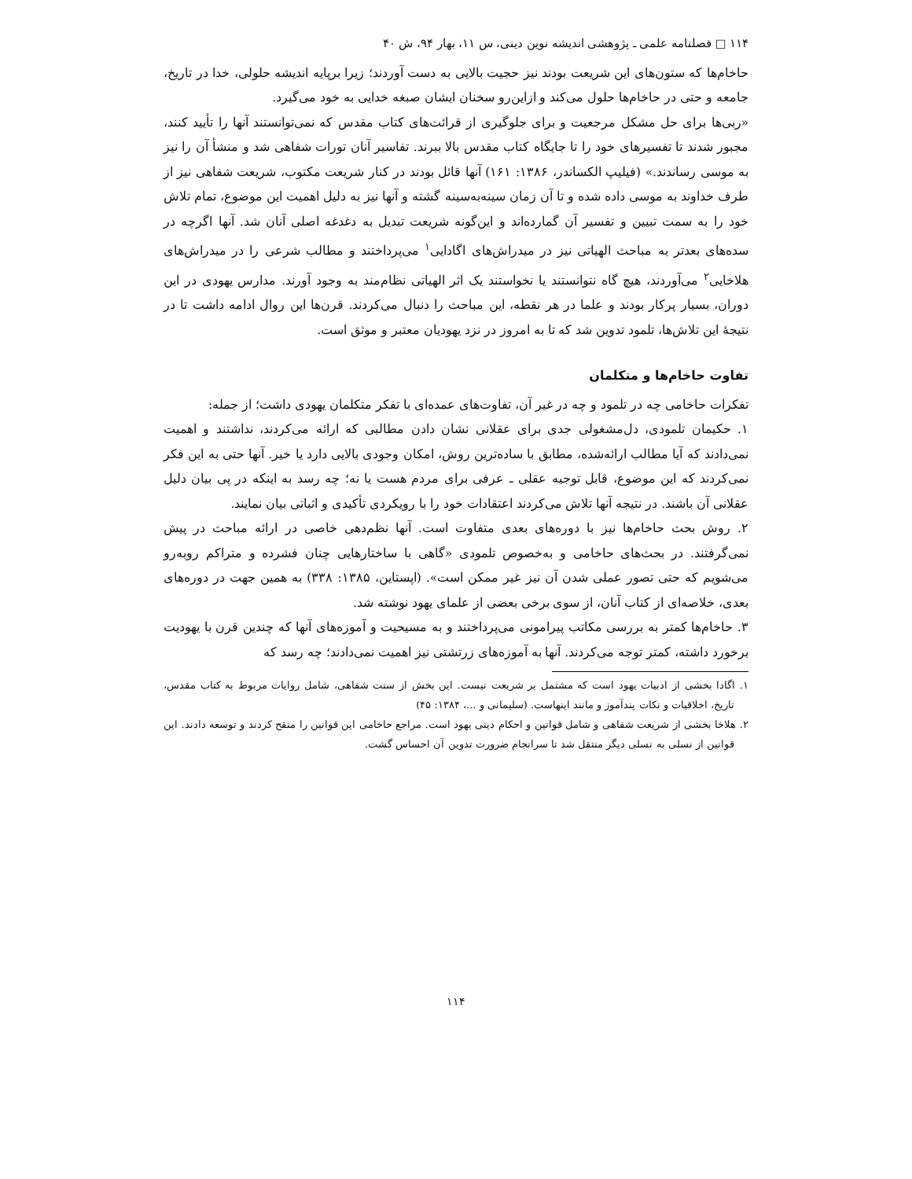۱۱۴ □ فصلنامه علمی ـ پژوهشی اندیشه نوین دینی، س ۱۱، بهار ۹۴، ش ۴۰
حاخام‌ها که ستون‌های این شریعت بودند نیز حجیت بالایی به دست آوردند؛ زیرا برپایه اندیشه حلولی، خدا در تاریخ، جامعه و حتی در حاخام‌ها حلول می‌کند و ازاین‌رو سخنان ایشان صبغه خدایی به خود می‌گیرد.
«ربی‌ها برای حل مشکل مرجعیت و برای جلوگیری از قرائت‌های کتاب مقدس که نمی‌توانستند آنها را تأیید کنند، مجبور شدند تا تفسیرهای خود را تا جایگاه کتاب مقدس بالا ببرند. تفاسیر آنان تورات شفاهی شد و منشأ آن را نیز به موسی رساندند.» (فیلیپ الکساندر، ۱۳۸۶: ۱۶۱) آنها قائل بودند در کنار شریعت مکتوب، شریعت شفاهی نیز از طرف خداوند به موسی داده شده و تا آن زمان سینه‌به‌سینه گشته و آنها نیز به دلیل اهمیت این موضوع، تمام تلاش خود را به سمت تبیین و تفسیر آن گمارده‌اند و این‌گونه شریعت تبدیل به دغدغه اصلی آنان شد. آنها اگرچه در سده‌های بعدتر به مباحث الهیاتی نیز در میدراش‌های اگادایی<sup>۱</sup> می‌پرداختند و مطالب شرعی را در میدراش‌های هلاخایی<sup>۲</sup> می‌آوردند، هیچ گاه نتوانستند یا نخواستند یک اثر الهیاتی نظام‌مند به وجود آورند. مدارس یهودی در این دوران، بسیار پرکار بودند و علما در هر نقطه، این مباحث را دنبال می‌کردند. قرن‌ها این روال ادامه داشت تا در نتیجهٔ این تلاش‌ها، تلمود تدوین شد که تا به امروز در نزد یهودیان معتبر و موثق است.
تفاوت حاخام‌ها و متکلمان
تفکرات حاخامی چه در تلمود و چه در غیر آن، تفاوت‌های عمده‌ای با تفکر متکلمان یهودی داشت؛ از جمله:
۱. حکیمان تلمودی، دل‌مشغولی جدی برای عقلانی نشان دادن مطالبی که ارائه می‌کردند، نداشتند و اهمیت نمی‌دادند که آیا مطالب ارائه‌شده، مطابق با ساده‌ترین روش، امکان وجودی بالایی دارد یا خیر. آنها حتی به این فکر نمی‌کردند که این موضوع، قابل توجیه عقلی ـ عرفی برای مردم هست یا نه؛ چه رسد به اینکه در پی بیان دلیل عقلانی آن باشند. در نتیجه آنها تلاش می‌کردند اعتقادات خود را با رویکردی تأکیدی و اثباتی بیان نمایند.
۲. روش بحث حاخام‌ها نیز با دوره‌های بعدی متفاوت است. آنها نظم‌دهی خاصی در ارائه مباحث در پیش نمی‌گرفتند. در بحث‌های حاخامی و به‌خصوص تلمودی «گاهی با ساختارهایی چنان فشرده و متراکم روبه‌رو می‌شویم که حتی تصور عملی شدن آن نیز غیر ممکن است». (اپستاین، ۱۳۸۵: ۳۳۸) به همین جهت در دوره‌های بعدی، خلاصه‌ای از کتاب آنان، از سوی برخی بعضی از علمای یهود نوشته شد.
۳. حاخام‌ها کمتر به بررسی مکاتب پیرامونی می‌پرداختند و به مسیحیت و آموزه‌های آنها که چندین قرن با یهودیت برخورد داشته، کمتر توجه می‌کردند. آنها به آموزه‌های زرتشتی نیز اهمیت نمی‌دادند؛ چه رسد که
۱. اگادا بخشی از ادبیات یهود است که مشتمل بر شریعت نیست. این بخش از سنت شفاهی، شامل روایات مربوط به کتاب مقدس، تاریخ، اخلاقیات و نکات پندآموز و مانند اینهاست. (سلیمانی و ...، ۱۳۸۴: ۴۵)
۲. هلاخا بخشی از شریعت شفاهی و شامل قوانین و احکام دینی یهود است. مراجع حاخامی این قوانین را منقح کردند و توسعه دادند. این قوانین از نسلی به نسلی دیگر منتقل شد تا سرانجام ضرورت تدوین آن احساس گشت.
۱۱۴